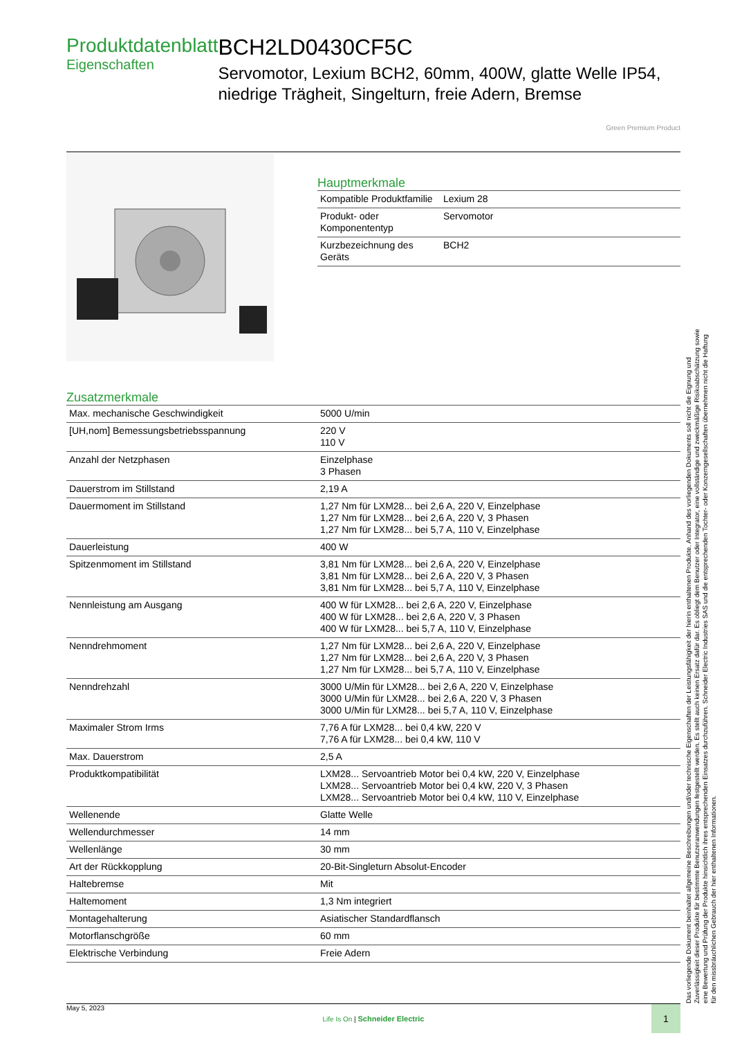Produktdatenblatt
Eigenschaften
BCH2LD0430CF5C
Servomotor, Lexium BCH2, 60mm, 400W, glatte Welle IP54, niedrige Trägheit, Singelturn, freie Adern, Bremse
Green Premium Product
Hauptmerkmale
| Kompatible Produktfamilie | Lexium 28 |
| Produkt- oder Komponententyp | Servomotor |
| Kurzbezeichnung des Geräts | BCH2 |
Zusatzmerkmale
| Max. mechanische Geschwindigkeit | 5000 U/min |
| [UH,nom] Bemessungsbetriebsspannung | 220 V 110 V |
| Anzahl der Netzphasen | Einzelphase 3 Phasen |
| Dauerstrom im Stillstand | 2,19 A |
| Dauermoment im Stillstand | 1,27 Nm für LXM28... bei 2,6 A, 220 V, Einzelphase 1,27 Nm für LXM28... bei 2,6 A, 220 V, 3 Phasen 1,27 Nm für LXM28... bei 5,7 A, 110 V, Einzelphase |
| Dauerleistung | 400 W |
| Spitzenmoment im Stillstand | 3,81 Nm für LXM28... bei 2,6 A, 220 V, Einzelphase 3,81 Nm für LXM28... bei 2,6 A, 220 V, 3 Phasen 3,81 Nm für LXM28... bei 5,7 A, 110 V, Einzelphase |
| Nennleistung am Ausgang | 400 W für LXM28... bei 2,6 A, 220 V, Einzelphase 400 W für LXM28... bei 2,6 A, 220 V, 3 Phasen 400 W für LXM28... bei 5,7 A, 110 V, Einzelphase |
| Nenndrehmoment | 1,27 Nm für LXM28... bei 2,6 A, 220 V, Einzelphase 1,27 Nm für LXM28... bei 2,6 A, 220 V, 3 Phasen 1,27 Nm für LXM28... bei 5,7 A, 110 V, Einzelphase |
| Nenndrehzahl | 3000 U/Min für LXM28... bei 2,6 A, 220 V, Einzelphase 3000 U/Min für LXM28... bei 2,6 A, 220 V, 3 Phasen 3000 U/Min für LXM28... bei 5,7 A, 110 V, Einzelphase |
| Maximaler Strom Irms | 7,76 A für LXM28... bei 0,4 kW, 220 V 7,76 A für LXM28... bei 0,4 kW, 110 V |
| Max. Dauerstrom | 2,5 A |
| Produktkompatibilität | LXM28... Servoantrieb Motor bei 0,4 kW, 220 V, Einzelphase LXM28... Servoantrieb Motor bei 0,4 kW, 220 V, 3 Phasen LXM28... Servoantrieb Motor bei 0,4 kW, 110 V, Einzelphase |
| Wellenende | Glatte Welle |
| Wellendurchmesser | 14 mm |
| Wellenlänge | 30 mm |
| Art der Rückkopplung | 20-Bit-Singleturn Absolut-Encoder |
| Haltebremse | Mit |
| Haltemoment | 1,3 Nm integriert |
| Montagehalterung | Asiatischer Standardflansch |
| Motorflanschgröße | 60 mm |
| Elektrische Verbindung | Freie Adern |
Das vorliegende Dokument beinhaltet allgemeine Beschreibungen und/oder technische Eigenschaften der Leistungsfähigkeit der hierin enthaltenen Produkte. Anhand des vorliegenden Dokuments soll nicht die Eignung und Zuverlässigkeit dieser Produkte für bestimmte Benutzeranwendungen festgestellt werden. Es stellt auch keinen Ersatz dafür dar. Es obliegt dem Benutzer oder Integrator, eine vollständige und zweckmäßige Risikoabschätzung sowie eine Bewertung und Prüfung der Produkte hinsichtlich ihres entsprechenden Einsatzes durchzuführen. Schneider Electric Industries SAS und die entsprechenden Tochter- oder Konzerngesellschaften übernehmen nicht die Haftung für den missbräuchlichen Gebrauch der hier enthaltenen Informationen.
May 5, 2023
Life Is On | Schneider Electric
1